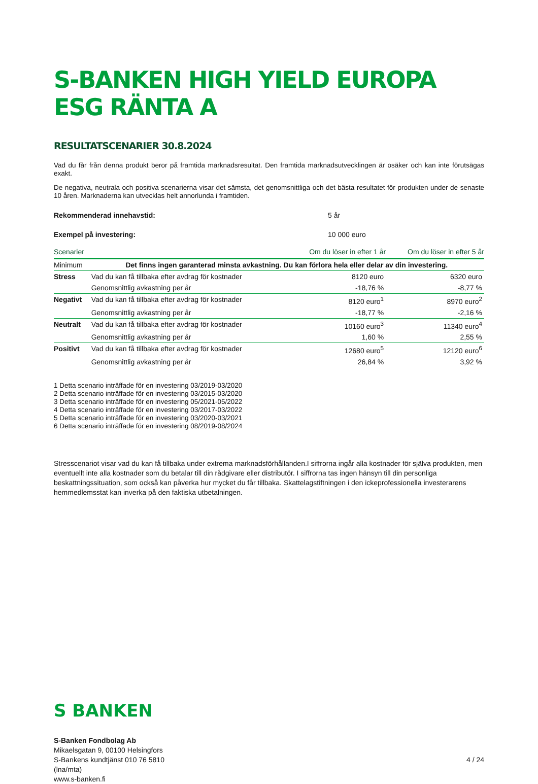S-BANKEN HIGH YIELD EUROPA ESG RÄNTA A
RESULTATSCENARIER 30.8.2024
Vad du får från denna produkt beror på framtida marknadsresultat. Den framtida marknadsutvecklingen är osäker och kan inte förutsägas exakt.
De negativa, neutrala och positiva scenarierna visar det sämsta, det genomsnittliga och det bästa resultatet för produkten under de senaste 10 åren. Marknaderna kan utvecklas helt annorlunda i framtiden.
Rekommenderad innehavstid: 5 år
Exempel på investering: 10 000 euro
| Scenarier | | Om du löser in efter 1 år | Om du löser in efter 5 år |
| --- | --- | --- | --- |
| Minimum | Det finns ingen garanterad minsta avkastning. Du kan förlora hela eller delar av din investering. | | |
| Stress | Vad du kan få tillbaka efter avdrag för kostnader | 8120 euro | 6320 euro |
| | Genomsnittlig avkastning per år | -18,76 % | -8,77 % |
| Negativt | Vad du kan få tillbaka efter avdrag för kostnader | 8120 euro<sup>1</sup> | 8970 euro<sup>2</sup> |
| | Genomsnittlig avkastning per år | -18,77 % | -2,16 % |
| Neutralt | Vad du kan få tillbaka efter avdrag för kostnader | 10160 euro<sup>3</sup> | 11340 euro<sup>4</sup> |
| | Genomsnittlig avkastning per år | 1,60 % | 2,55 % |
| Positivt | Vad du kan få tillbaka efter avdrag för kostnader | 12680 euro<sup>5</sup> | 12120 euro<sup>6</sup> |
| | Genomsnittlig avkastning per år | 26,84 % | 3,92 % |
1 Detta scenario inträffade för en investering 03/2019-03/2020
2 Detta scenario inträffade för en investering 03/2015-03/2020
3 Detta scenario inträffade för en investering 05/2021-05/2022
4 Detta scenario inträffade för en investering 03/2017-03/2022
5 Detta scenario inträffade för en investering 03/2020-03/2021
6 Detta scenario inträffade för en investering 08/2019-08/2024
Stresscenariot visar vad du kan få tillbaka under extrema marknadsförhållanden.I siffrorna ingår alla kostnader för själva produkten, men eventuellt inte alla kostnader som du betalar till din rådgivare eller distributör. I siffrorna tas ingen hänsyn till din personliga beskattningssituation, som också kan påverka hur mycket du får tillbaka. Skattelagstiftningen i den ickeprofessionella investerarens hemmedlemsstat kan inverka på den faktiska utbetalningen.
S BANKEN
S-Banken Fondbolag Ab
Mikaelsgatan 9, 00100 Helsingfors
S-Bankens kundtjänst 010 76 5810
(lna/mta)
www.s-banken.fi
4 / 24